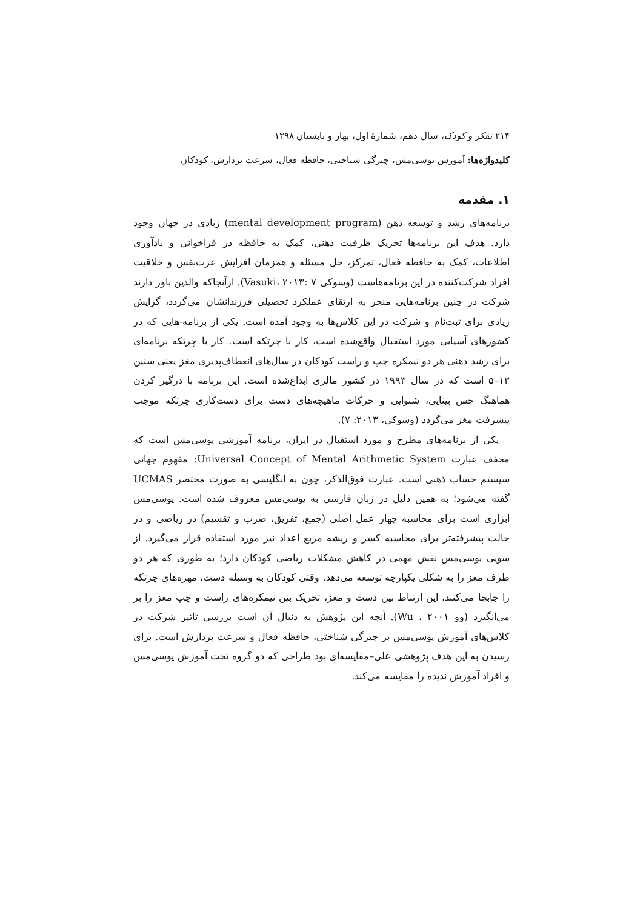۲۱۴ تفکر و کودک، سال دهم، شمارهٔ اول، بهار و تابستان ۱۳۹۸
کلیدواژه‌ها: آموزش یوسی‌مس، چیرگی شناختی، حافظه فعال، سرعت پردازش، کودکان
۱. مقدمه
برنامه‌های رشد و توسعه ذهن (mental development program) زیادی در جهان وجود دارد. هدف این برنامه‌ها تحریک ظرفیت ذهنی، کمک به حافظه در فراخوانی و یادآوری اطلاعات، کمک به حافظه فعال، تمرکز، حل مسئله و همزمان افزایش عزت‌نفس و خلاقیت افراد شرکت‌کننده در این برنامه‌هاست (وسوکی Vasuki، ۲۰۱۳: ۷). ازآنجاکه والدین باور دارند شرکت در چنین برنامه‌هایی منجر به ارتقای عملکرد تحصیلی فرزندانشان می‌گردد، گرایش زیادی برای ثبت‌نام و شرکت در این کلاس‌ها به وجود آمده است. یکی از برنامه‌-هایی که در کشورهای آسیایی مورد استقبال واقع‌شده است، کار با چرتکه است. کار با چرتکه برنامه‌ای برای رشد ذهنی هر دو نیمکره چپ و راست کودکان در سال‌های انعطاف‌پذیری مغز یعنی سنین ۱۳–۵ است که در سال ۱۹۹۳ در کشور مالزی ابداع‌شده است. این برنامه با درگیر کردن هماهنگ حس بینایی، شنوایی و حرکات ماهیچه‌های دست برای دست‌کاری چرتکه موجب پیشرفت مغز می‌گردد (وسوکی، ۲۰۱۳: ۷).
یکی از برنامه‌های مطرح و مورد استقبال در ایران، برنامه آموزشی یوسی‌مس است که مخفف عبارت Universal Concept of Mental Arithmetic System: مفهوم جهانی سیستم حساب ذهنی است. عبارت فوق‌الذکر، چون به انگلیسی به صورت مختصر UCMAS گفته می‌شود؛ به همین دلیل در زبان فارسی به یوسی‌مس معروف شده است. یوسی‌مس ابزاری است برای محاسبه چهار عمل اصلی (جمع، تفریق، ضرب و تقسیم) در ریاضی و در حالت پیشرفته‌تر برای محاسبه کسر و ریشه مربع اعداد نیز مورد استفاده قرار می‌گیرد. از سویی یوسی‌مس نقش مهمی در کاهش مشکلات ریاضی کودکان دارد؛ به طوری که هر دو طرف مغز را به شکلی یکپارچه توسعه می‌دهد. وقتی کودکان به وسیله دست، مهره‌های چرتکه را جابجا می‌کنند، این ارتباط بین دست و مغز، تحریک بین نیمکره‌های راست و چپ مغز را بر می‌انگیزد (وو Wu ، ۲۰۰۱). آنچه این پژوهش به دنبال آن است بررسی تاثیر شرکت در کلاس‌های آموزش یوسی‌مس بر چیرگی شناختی، حافظه فعال و سرعت پردازش است. برای رسیدن به این هدف پژوهشی علی–مقایسه‌ای بود طراحی که دو گروه تحت آموزش یوسی‌مس و افراد آموزش ندیده را مقایسه می‌کند.